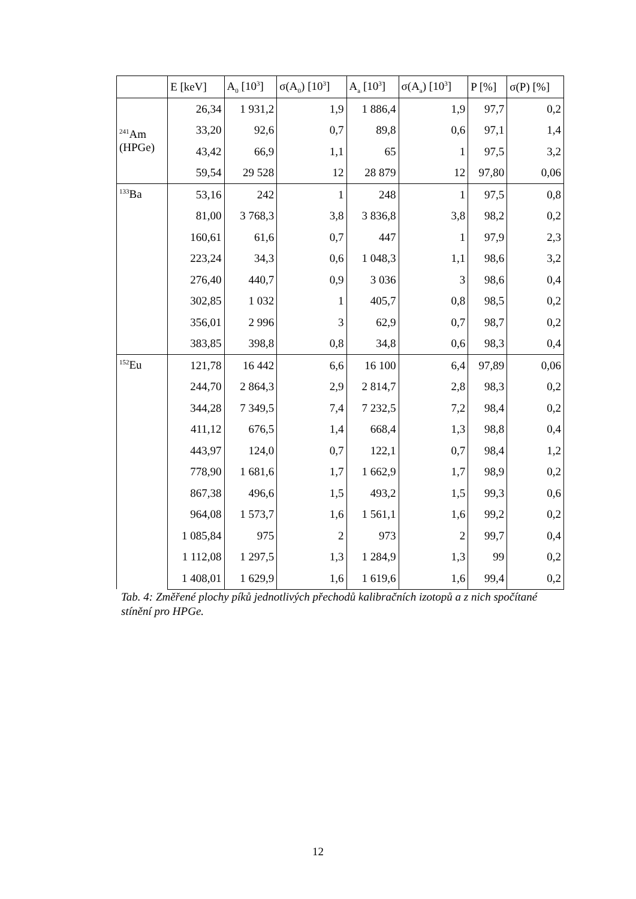| | E [keV] | A<sub>0</sub> [10<sup>3</sup>] | σ(A<sub>0</sub>) [10<sup>3</sup>] | A<sub>a</sub> [10<sup>3</sup>] | σ(A<sub>a</sub>) [10<sup>3</sup>] | P [%] | σ(P) [%] |
| --- | --- | --- | --- | --- | --- | --- | --- |
| <sup>241</sup>Am (HPGe) | 26,34 | 1 931,2 | 1,9 | 1 886,4 | 1,9 | 97,7 | 0,2 |
| | 33,20 | 92,6 | 0,7 | 89,8 | 0,6 | 97,1 | 1,4 |
| | 43,42 | 66,9 | 1,1 | 65 | 1 | 97,5 | 3,2 |
| | 59,54 | 29 528 | 12 | 28 879 | 12 | 97,80 | 0,06 |
| <sup>133</sup>Ba | 53,16 | 242 | 1 | 248 | 1 | 97,5 | 0,8 |
| | 81,00 | 3 768,3 | 3,8 | 3 836,8 | 3,8 | 98,2 | 0,2 |
| | 160,61 | 61,6 | 0,7 | 447 | 1 | 97,9 | 2,3 |
| | 223,24 | 34,3 | 0,6 | 1 048,3 | 1,1 | 98,6 | 3,2 |
| | 276,40 | 440,7 | 0,9 | 3 036 | 3 | 98,6 | 0,4 |
| | 302,85 | 1 032 | 1 | 405,7 | 0,8 | 98,5 | 0,2 |
| | 356,01 | 2 996 | 3 | 62,9 | 0,7 | 98,7 | 0,2 |
| | 383,85 | 398,8 | 0,8 | 34,8 | 0,6 | 98,3 | 0,4 |
| <sup>152</sup>Eu | 121,78 | 16 442 | 6,6 | 16 100 | 6,4 | 97,89 | 0,06 |
| | 244,70 | 2 864,3 | 2,9 | 2 814,7 | 2,8 | 98,3 | 0,2 |
| | 344,28 | 7 349,5 | 7,4 | 7 232,5 | 7,2 | 98,4 | 0,2 |
| | 411,12 | 676,5 | 1,4 | 668,4 | 1,3 | 98,8 | 0,4 |
| | 443,97 | 124,0 | 0,7 | 122,1 | 0,7 | 98,4 | 1,2 |
| | 778,90 | 1 681,6 | 1,7 | 1 662,9 | 1,7 | 98,9 | 0,2 |
| | 867,38 | 496,6 | 1,5 | 493,2 | 1,5 | 99,3 | 0,6 |
| | 964,08 | 1 573,7 | 1,6 | 1 561,1 | 1,6 | 99,2 | 0,2 |
| | 1 085,84 | 975 | 2 | 973 | 2 | 99,7 | 0,4 |
| | 1 112,08 | 1 297,5 | 1,3 | 1 284,9 | 1,3 | 99 | 0,2 |
| | 1 408,01 | 1 629,9 | 1,6 | 1 619,6 | 1,6 | 99,4 | 0,2 |
Tab. 4: Změřené plochy píků jednotlivých přechodů kalibračních izotopů a z nich spočítané stínění pro HPGe.
12